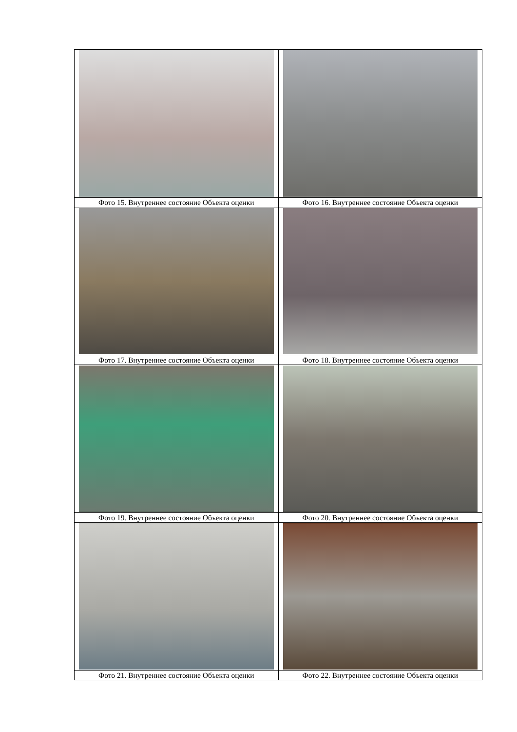| Фото 15. Внутреннее состояние Объекта оценки | Фото 16. Внутреннее состояние Объекта оценки |
| Фото 17. Внутреннее состояние Объекта оценки | Фото 18. Внутреннее состояние Объекта оценки |
| Фото 19. Внутреннее состояние Объекта оценки | Фото 20. Внутреннее состояние Объекта оценки |
| Фото 21. Внутреннее состояние Объекта оценки | Фото 22. Внутреннее состояние Объекта оценки |